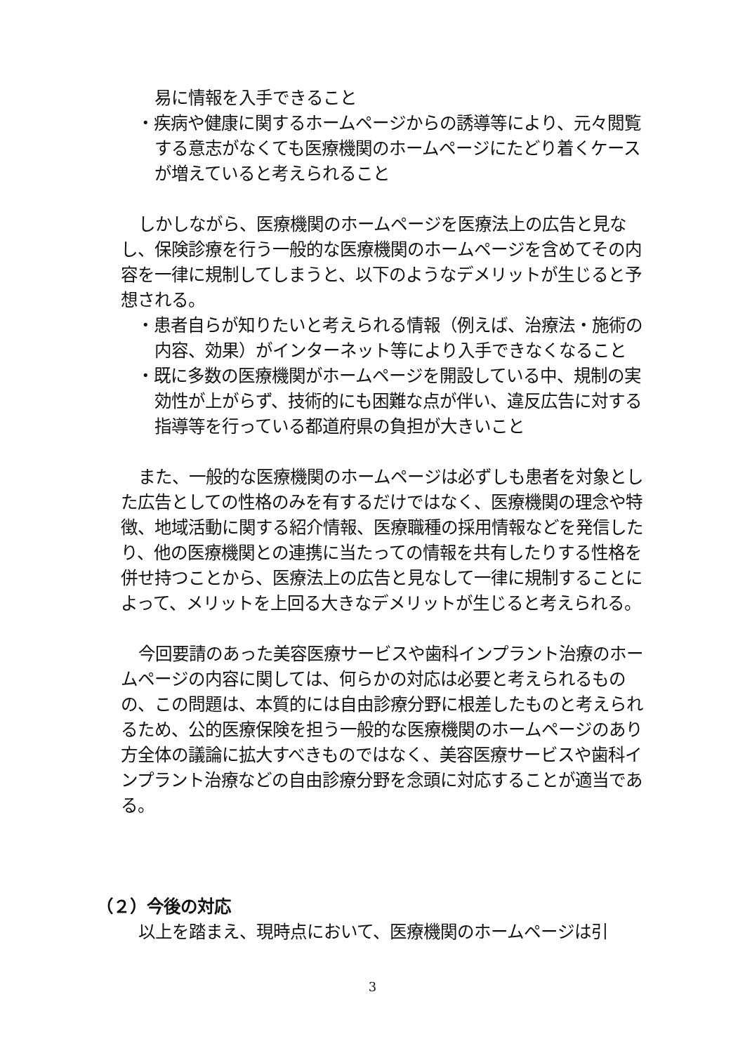易に情報を入手できること
・疾病や健康に関するホームページからの誘導等により、元々閲覧する意志がなくても医療機関のホームページにたどり着くケースが増えていると考えられること
しかしながら、医療機関のホームページを医療法上の広告と見なし、保険診療を行う一般的な医療機関のホームページを含めてその内容を一律に規制してしまうと、以下のようなデメリットが生じると予想される。
・患者自らが知りたいと考えられる情報（例えば、治療法・施術の内容、効果）がインターネット等により入手できなくなること
・既に多数の医療機関がホームページを開設している中、規制の実効性が上がらず、技術的にも困難な点が伴い、違反広告に対する指導等を行っている都道府県の負担が大きいこと
また、一般的な医療機関のホームページは必ずしも患者を対象とした広告としての性格のみを有するだけではなく、医療機関の理念や特徴、地域活動に関する紹介情報、医療職種の採用情報などを発信したり、他の医療機関との連携に当たっての情報を共有したりする性格を併せ持つことから、医療法上の広告と見なして一律に規制することによって、メリットを上回る大きなデメリットが生じると考えられる。
今回要請のあった美容医療サービスや歯科インプラント治療のホームページの内容に関しては、何らかの対応は必要と考えられるものの、この問題は、本質的には自由診療分野に根差したものと考えられるため、公的医療保険を担う一般的な医療機関のホームページのあり方全体の議論に拡大すべきものではなく、美容医療サービスや歯科インプラント治療などの自由診療分野を念頭に対応することが適当である。
（２）今後の対応
以上を踏まえ、現時点において、医療機関のホームページは引
3